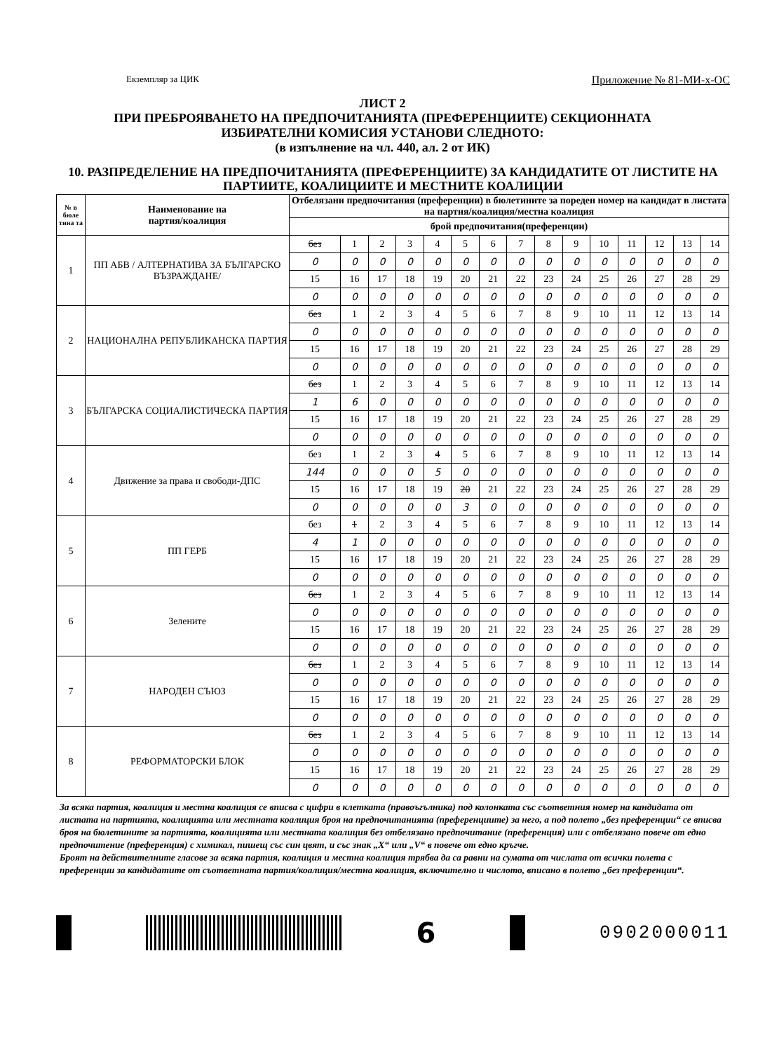Екземпляр за ЦИК Приложение № 81-МИ-х-ОС
ЛИСТ 2
ПРИ ПРЕБРОЯВАНЕТО НА ПРЕДПОЧИТАНИЯТА (ПРЕФЕРЕНЦИИТЕ) СЕКЦИОННАТА
ИЗБИРАТЕЛНИ КОМИСИЯ УСТАНОВИ СЛЕДНОТО:
(в изпълнение на чл. 440, ал. 2 от ИК)
10. РАЗПРЕДЕЛЕНИЕ НА ПРЕДПОЧИТАНИЯТА (ПРЕФЕРЕНЦИИТЕ) ЗА КАНДИДАТИТЕ ОТ ЛИСТИТЕ НА ПАРТИИТЕ, КОАЛИЦИИТЕ И МЕСТНИТЕ КОАЛИЦИИ
| № в бюле тина та | Наименование на партия/коалиция | Отбелязани предпочитания (преференции) в бюлетините за пореден номер на кандидат в листата на партия/коалиция/местна коалиция | | | | | | | | | | | | | | |
| --- | --- | --- | --- | --- | --- | --- | --- | --- | --- | --- | --- | --- | --- | --- | --- | --- |
| | | брой предпочитания(преференции) | | | | | | | | | | | | | | |
| 1 | ПП АБВ / АЛТЕРНАТИВА ЗА БЪЛГАРСКО ВЪЗРАЖДАНЕ/ | без | 1 | 2 | 3 | 4 | 5 | 6 | 7 | 8 | 9 | 10 | 11 | 12 | 13 | 14 |
| | | 0 | 0 | 0 | 0 | 0 | 0 | 0 | 0 | 0 | 0 | 0 | 0 | 0 | 0 | 0 |
| | | 15 | 16 | 17 | 18 | 19 | 20 | 21 | 22 | 23 | 24 | 25 | 26 | 27 | 28 | 29 |
| | | 0 | 0 | 0 | 0 | 0 | 0 | 0 | 0 | 0 | 0 | 0 | 0 | 0 | 0 | 0 |
| 2 | НАЦИОНАЛНА РЕПУБЛИКАНСКА ПАРТИЯ | без | 1 | 2 | 3 | 4 | 5 | 6 | 7 | 8 | 9 | 10 | 11 | 12 | 13 | 14 |
| | | 0 | 0 | 0 | 0 | 0 | 0 | 0 | 0 | 0 | 0 | 0 | 0 | 0 | 0 | 0 |
| | | 15 | 16 | 17 | 18 | 19 | 20 | 21 | 22 | 23 | 24 | 25 | 26 | 27 | 28 | 29 |
| | | 0 | 0 | 0 | 0 | 0 | 0 | 0 | 0 | 0 | 0 | 0 | 0 | 0 | 0 | 0 |
| 3 | БЪЛГАРСКА СОЦИАЛИСТИЧЕСКА ПАРТИЯ | без | 1 | 2 | 3 | 4 | 5 | 6 | 7 | 8 | 9 | 10 | 11 | 12 | 13 | 14 |
| | | 1 | 6 | 0 | 0 | 0 | 0 | 0 | 0 | 0 | 0 | 0 | 0 | 0 | 0 | 0 |
| | | 15 | 16 | 17 | 18 | 19 | 20 | 21 | 22 | 23 | 24 | 25 | 26 | 27 | 28 | 29 |
| | | 0 | 0 | 0 | 0 | 0 | 0 | 0 | 0 | 0 | 0 | 0 | 0 | 0 | 0 | 0 |
| 4 | Движение за права и свободи-ДПС | без | 1 | 2 | 3 | 4 | 5 | 6 | 7 | 8 | 9 | 10 | 11 | 12 | 13 | 14 |
| | | 144 | 0 | 0 | 0 | 5 | 0 | 0 | 0 | 0 | 0 | 0 | 0 | 0 | 0 | 0 |
| | | 15 | 16 | 17 | 18 | 19 | 20 | 21 | 22 | 23 | 24 | 25 | 26 | 27 | 28 | 29 |
| | | 0 | 0 | 0 | 0 | 0 | 3 | 0 | 0 | 0 | 0 | 0 | 0 | 0 | 0 | 0 |
| 5 | ПП ГЕРБ | без | 1 | 2 | 3 | 4 | 5 | 6 | 7 | 8 | 9 | 10 | 11 | 12 | 13 | 14 |
| | | 4 | 1 | 0 | 0 | 0 | 0 | 0 | 0 | 0 | 0 | 0 | 0 | 0 | 0 | 0 |
| | | 15 | 16 | 17 | 18 | 19 | 20 | 21 | 22 | 23 | 24 | 25 | 26 | 27 | 28 | 29 |
| | | 0 | 0 | 0 | 0 | 0 | 0 | 0 | 0 | 0 | 0 | 0 | 0 | 0 | 0 | 0 |
| 6 | Зелените | без | 1 | 2 | 3 | 4 | 5 | 6 | 7 | 8 | 9 | 10 | 11 | 12 | 13 | 14 |
| | | 0 | 0 | 0 | 0 | 0 | 0 | 0 | 0 | 0 | 0 | 0 | 0 | 0 | 0 | 0 |
| | | 15 | 16 | 17 | 18 | 19 | 20 | 21 | 22 | 23 | 24 | 25 | 26 | 27 | 28 | 29 |
| | | 0 | 0 | 0 | 0 | 0 | 0 | 0 | 0 | 0 | 0 | 0 | 0 | 0 | 0 | 0 |
| 7 | НАРОДЕН СЪЮЗ | без | 1 | 2 | 3 | 4 | 5 | 6 | 7 | 8 | 9 | 10 | 11 | 12 | 13 | 14 |
| | | 0 | 0 | 0 | 0 | 0 | 0 | 0 | 0 | 0 | 0 | 0 | 0 | 0 | 0 | 0 |
| | | 15 | 16 | 17 | 18 | 19 | 20 | 21 | 22 | 23 | 24 | 25 | 26 | 27 | 28 | 29 |
| | | 0 | 0 | 0 | 0 | 0 | 0 | 0 | 0 | 0 | 0 | 0 | 0 | 0 | 0 | 0 |
| 8 | РЕФОРМАТОРСКИ БЛОК | без | 1 | 2 | 3 | 4 | 5 | 6 | 7 | 8 | 9 | 10 | 11 | 12 | 13 | 14 |
| | | 0 | 0 | 0 | 0 | 0 | 0 | 0 | 0 | 0 | 0 | 0 | 0 | 0 | 0 | 0 |
| | | 15 | 16 | 17 | 18 | 19 | 20 | 21 | 22 | 23 | 24 | 25 | 26 | 27 | 28 | 29 |
| | | 0 | 0 | 0 | 0 | 0 | 0 | 0 | 0 | 0 | 0 | 0 | 0 | 0 | 0 | 0 |
За всяка партия, коалиция и местна коалиция се вписва с цифри в клетката (правоъгълника) под колонката със съответния номер на кандидата от листата на партията, коалицията или местната коалиция броя на предпочитанията (преференциите) за него, а под полето „без преференции“ се вписва броя на бюлетините за партията, коалицията или местната коалиция без отбелязано предпочитание (преференция) или с отбелязано повече от едно предпочитение (преференция) с химикал, пишещ със син цвят, и със знак „X“ или „V“ в повече от едно кръгче.
Броят на действителните гласове за всяка партия, коалиция и местна коалиция трябва да са равни на сумата от числата от всички полета с преференции за кандидатите от съответната партия/коалиция/местна коалиция, включително и числото, вписано в полето „без преференции“.
6
0902000011